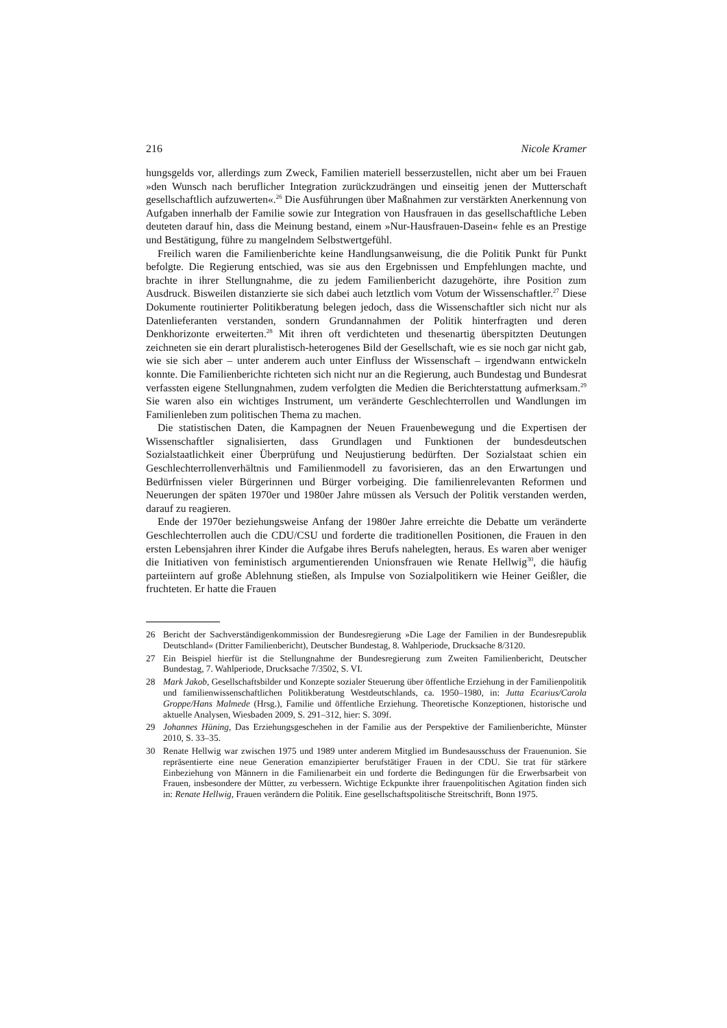216 Nicole Kramer
hungsgelds vor, allerdings zum Zweck, Familien materiell besserzustellen, nicht aber um bei Frauen »den Wunsch nach beruflicher Integration zurückzudrängen und einseitig jenen der Mutterschaft gesellschaftlich aufzuwerten«.<sup>26</sup> Die Ausführungen über Maßnahmen zur verstärkten Anerkennung von Aufgaben innerhalb der Familie sowie zur Integration von Hausfrauen in das gesellschaftliche Leben deuteten darauf hin, dass die Meinung bestand, einem »Nur-Hausfrauen-Dasein« fehle es an Prestige und Bestätigung, führe zu mangelndem Selbstwertgefühl.
Freilich waren die Familienberichte keine Handlungsanweisung, die die Politik Punkt für Punkt befolgte. Die Regierung entschied, was sie aus den Ergebnissen und Empfehlungen machte, und brachte in ihrer Stellungnahme, die zu jedem Familienbericht dazugehörte, ihre Position zum Ausdruck. Bisweilen distanzierte sie sich dabei auch letztlich vom Votum der Wissenschaftler.<sup>27</sup> Diese Dokumente routinierter Politikberatung belegen jedoch, dass die Wissenschaftler sich nicht nur als Datenlieferanten verstanden, sondern Grundannahmen der Politik hinterfragten und deren Denkhorizonte erweiterten.<sup>28</sup> Mit ihren oft verdichteten und thesenartig überspitzten Deutungen zeichneten sie ein derart pluralistisch-heterogenes Bild der Gesellschaft, wie es sie noch gar nicht gab, wie sie sich aber – unter anderem auch unter Einfluss der Wissenschaft – irgendwann entwickeln konnte. Die Familienberichte richteten sich nicht nur an die Regierung, auch Bundestag und Bundesrat verfassten eigene Stellungnahmen, zudem verfolgten die Medien die Berichterstattung aufmerksam.<sup>29</sup> Sie waren also ein wichtiges Instrument, um veränderte Geschlechterrollen und Wandlungen im Familienleben zum politischen Thema zu machen.
Die statistischen Daten, die Kampagnen der Neuen Frauenbewegung und die Expertisen der Wissenschaftler signalisierten, dass Grundlagen und Funktionen der bundesdeutschen Sozialstaatlichkeit einer Überprüfung und Neujustierung bedürften. Der Sozialstaat schien ein Geschlechterrollenverhältnis und Familienmodell zu favorisieren, das an den Erwartungen und Bedürfnissen vieler Bürgerinnen und Bürger vorbeiging. Die familienrelevanten Reformen und Neuerungen der späten 1970er und 1980er Jahre müssen als Versuch der Politik verstanden werden, darauf zu reagieren.
Ende der 1970er beziehungsweise Anfang der 1980er Jahre erreichte die Debatte um veränderte Geschlechterrollen auch die CDU/CSU und forderte die traditionellen Positionen, die Frauen in den ersten Lebensjahren ihrer Kinder die Aufgabe ihres Berufs nahelegten, heraus. Es waren aber weniger die Initiativen von feministisch argumentierenden Unionsfrauen wie Renate Hellwig<sup>30</sup>, die häufig parteiintern auf große Ablehnung stießen, als Impulse von Sozialpolitikern wie Heiner Geißler, die fruchteten. Er hatte die Frauen
26 Bericht der Sachverständigenkommission der Bundesregierung »Die Lage der Familien in der Bundesrepublik Deutschland« (Dritter Familienbericht), Deutscher Bundestag, 8. Wahlperiode, Drucksache 8/3120.
27 Ein Beispiel hierfür ist die Stellungnahme der Bundesregierung zum Zweiten Familienbericht, Deutscher Bundestag, 7. Wahlperiode, Drucksache 7/3502, S. VI.
28 Mark Jakob, Gesellschaftsbilder und Konzepte sozialer Steuerung über öffentliche Erziehung in der Familienpolitik und familienwissenschaftlichen Politikberatung Westdeutschlands, ca. 1950–1980, in: Jutta Ecarius/Carola Groppe/Hans Malmede (Hrsg.), Familie und öffentliche Erziehung. Theoretische Konzeptionen, historische und aktuelle Analysen, Wiesbaden 2009, S. 291–312, hier: S. 309f.
29 Johannes Hüning, Das Erziehungsgeschehen in der Familie aus der Perspektive der Familienberichte, Münster 2010, S. 33–35.
30 Renate Hellwig war zwischen 1975 und 1989 unter anderem Mitglied im Bundesausschuss der Frauenunion. Sie repräsentierte eine neue Generation emanzipierter berufstätiger Frauen in der CDU. Sie trat für stärkere Einbeziehung von Männern in die Familienarbeit ein und forderte die Bedingungen für die Erwerbsarbeit von Frauen, insbesondere der Mütter, zu verbessern. Wichtige Eckpunkte ihrer frauenpolitischen Agitation finden sich in: Renate Hellwig, Frauen verändern die Politik. Eine gesellschaftspolitische Streitschrift, Bonn 1975.